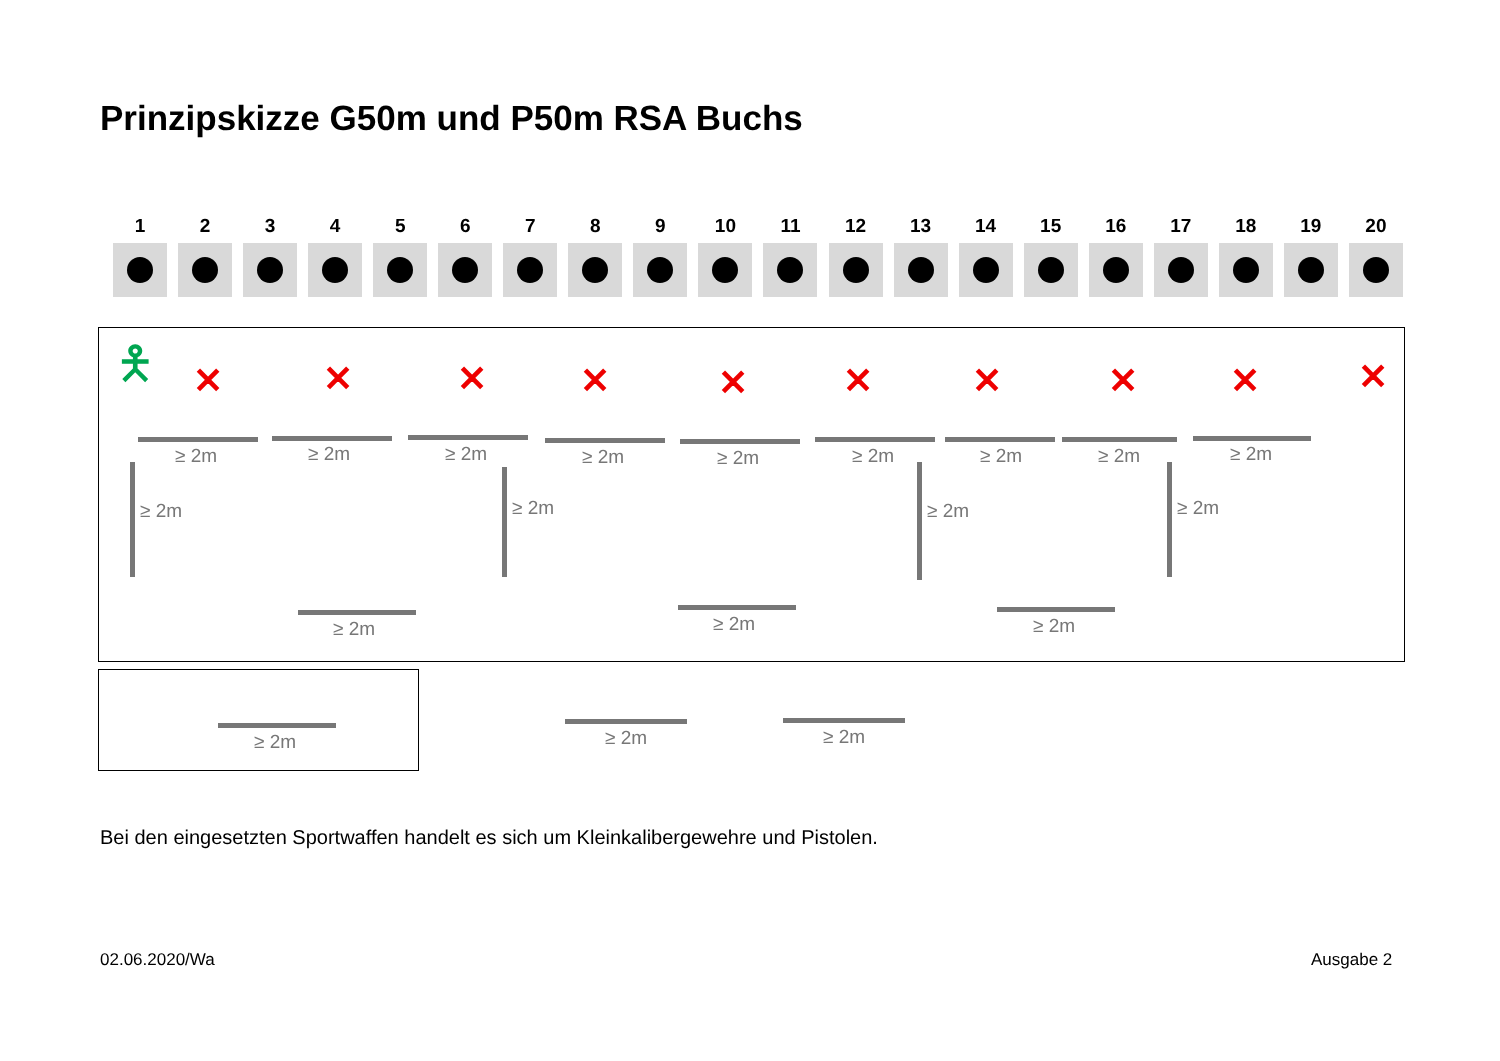Prinzipskizze G50m und P50m RSA Buchs
1 2 3 4 5 6 7 8 9 10 11 12 13 14 15 16 17 18 19 20
🯅 ✕ ✕ ✕ ✕ ✕ ✕ ✕ ✕ ✕ ✕
≥ 2m ≥ 2m ≥ 2m ≥ 2m ≥ 2m ≥ 2m ≥ 2m ≥ 2m ≥ 2m
≥ 2m ≥ 2m ≥ 2m ≥ 2m
≥ 2m ≥ 2m ≥ 2m
≥ 2m ≥ 2m ≥ 2m
Bei den eingesetzten Sportwaffen handelt es sich um Kleinkalibergewehre und Pistolen.
02.06.2020/Wa Ausgabe 2